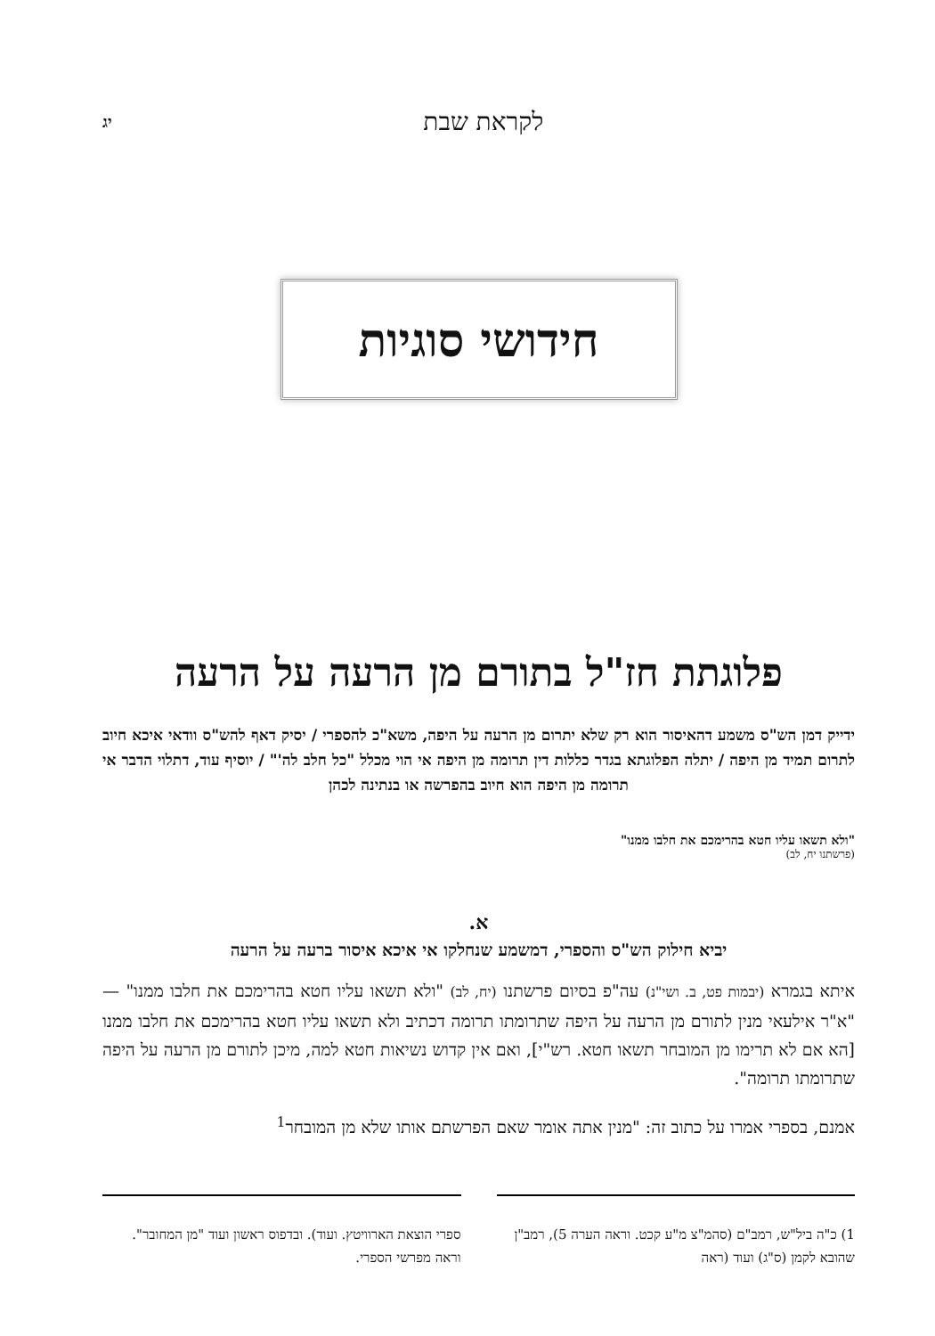לקראת שבת יג
חידושי סוגיות
פלוגתת חז"ל בתורם מן הרעה על הרעה
ידייק דמן הש"ס משמע דהאיסור הוא רק שלא יתרום מן הרעה על היפה, משא"כ להספרי / יסיק דאף להש"ס וודאי איכא חיוב לתרום תמיד מן היפה / יתלה הפלוגתא בגדר כללות דין תרומה מן היפה אי הוי מכלל "כל חלב לה'" / יוסיף עוד, דתלוי הדבר אי תרומה מן היפה הוא חיוב בהפרשה או בנתינה לכהן
"ולא תשאו עליו חטא בהרימכם את חלבו ממנו"
(פרשתנו יח, לב)
א.
יביא חילוק הש"ס והספרי, דמשמע שנחלקו אי איכא איסור ברעה על הרעה
איתא בגמרא (יבמות פט, ב. ושי"נ) עה"פ בסיום פרשתנו (יח, לב) "ולא תשאו עליו חטא בהרימכם את חלבו ממנו" — "א"ר אילעאי מנין לתורם מן הרעה על היפה שתרומתו תרומה דכתיב ולא תשאו עליו חטא בהרימכם את חלבו ממנו [הא אם לא תרימו מן המובחר תשאו חטא. רש"י], ואם אין קדוש נשיאות חטא למה, מיכן לתורם מן הרעה על היפה שתרומתו תרומה".
אמנם, בספרי אמרו על כתוב זה: "מנין אתה אומר שאם הפרשתם אותו שלא מן המובחר<sup>1</sup>
1) כ"ה ביל"ש, רמב"ם (סהמ"צ מ"ע קכט. וראה הערה 5), רמב"ן שהובא לקמן (ס"ג) ועוד (ראה
ספרי הוצאת הארוויטץ. ועוד). ובדפוס ראשון ועוד "מן המחובר". וראה מפרשי הספרי.